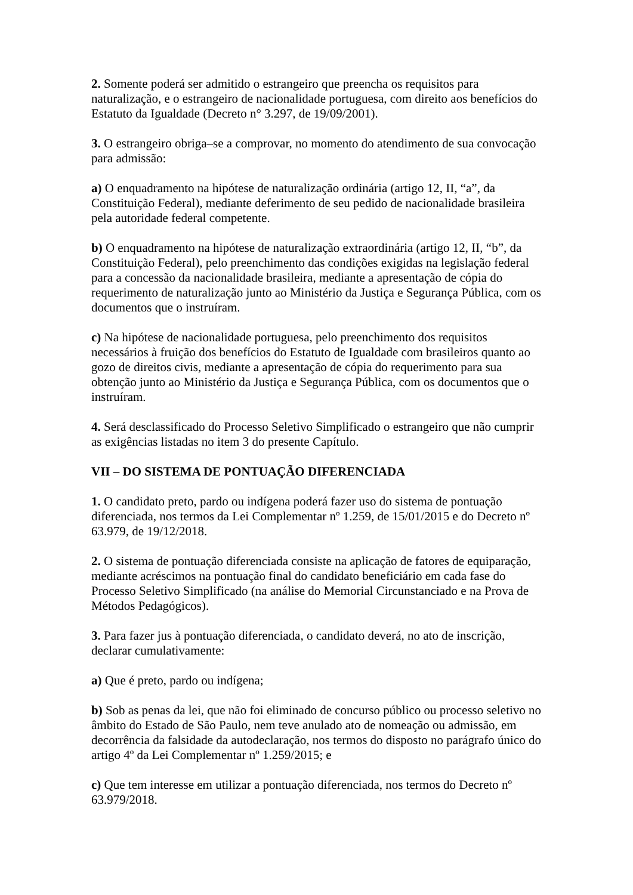2. Somente poderá ser admitido o estrangeiro que preencha os requisitos para naturalização, e o estrangeiro de nacionalidade portuguesa, com direito aos benefícios do Estatuto da Igualdade (Decreto n° 3.297, de 19/09/2001).
3. O estrangeiro obriga–se a comprovar, no momento do atendimento de sua convocação para admissão:
a) O enquadramento na hipótese de naturalização ordinária (artigo 12, II, “a”, da Constituição Federal), mediante deferimento de seu pedido de nacionalidade brasileira pela autoridade federal competente.
b) O enquadramento na hipótese de naturalização extraordinária (artigo 12, II, “b”, da Constituição Federal), pelo preenchimento das condições exigidas na legislação federal para a concessão da nacionalidade brasileira, mediante a apresentação de cópia do requerimento de naturalização junto ao Ministério da Justiça e Segurança Pública, com os documentos que o instruíram.
c) Na hipótese de nacionalidade portuguesa, pelo preenchimento dos requisitos necessários à fruição dos benefícios do Estatuto de Igualdade com brasileiros quanto ao gozo de direitos civis, mediante a apresentação de cópia do requerimento para sua obtenção junto ao Ministério da Justiça e Segurança Pública, com os documentos que o instruíram.
4. Será desclassificado do Processo Seletivo Simplificado o estrangeiro que não cumprir as exigências listadas no item 3 do presente Capítulo.
VII – DO SISTEMA DE PONTUAÇÃO DIFERENCIADA
1. O candidato preto, pardo ou indígena poderá fazer uso do sistema de pontuação diferenciada, nos termos da Lei Complementar nº 1.259, de 15/01/2015 e do Decreto nº 63.979, de 19/12/2018.
2. O sistema de pontuação diferenciada consiste na aplicação de fatores de equiparação, mediante acréscimos na pontuação final do candidato beneficiário em cada fase do Processo Seletivo Simplificado (na análise do Memorial Circunstanciado e na Prova de Métodos Pedagógicos).
3. Para fazer jus à pontuação diferenciada, o candidato deverá, no ato de inscrição, declarar cumulativamente:
a) Que é preto, pardo ou indígena;
b) Sob as penas da lei, que não foi eliminado de concurso público ou processo seletivo no âmbito do Estado de São Paulo, nem teve anulado ato de nomeação ou admissão, em decorrência da falsidade da autodeclaração, nos termos do disposto no parágrafo único do artigo 4º da Lei Complementar nº 1.259/2015; e
c) Que tem interesse em utilizar a pontuação diferenciada, nos termos do Decreto nº 63.979/2018.